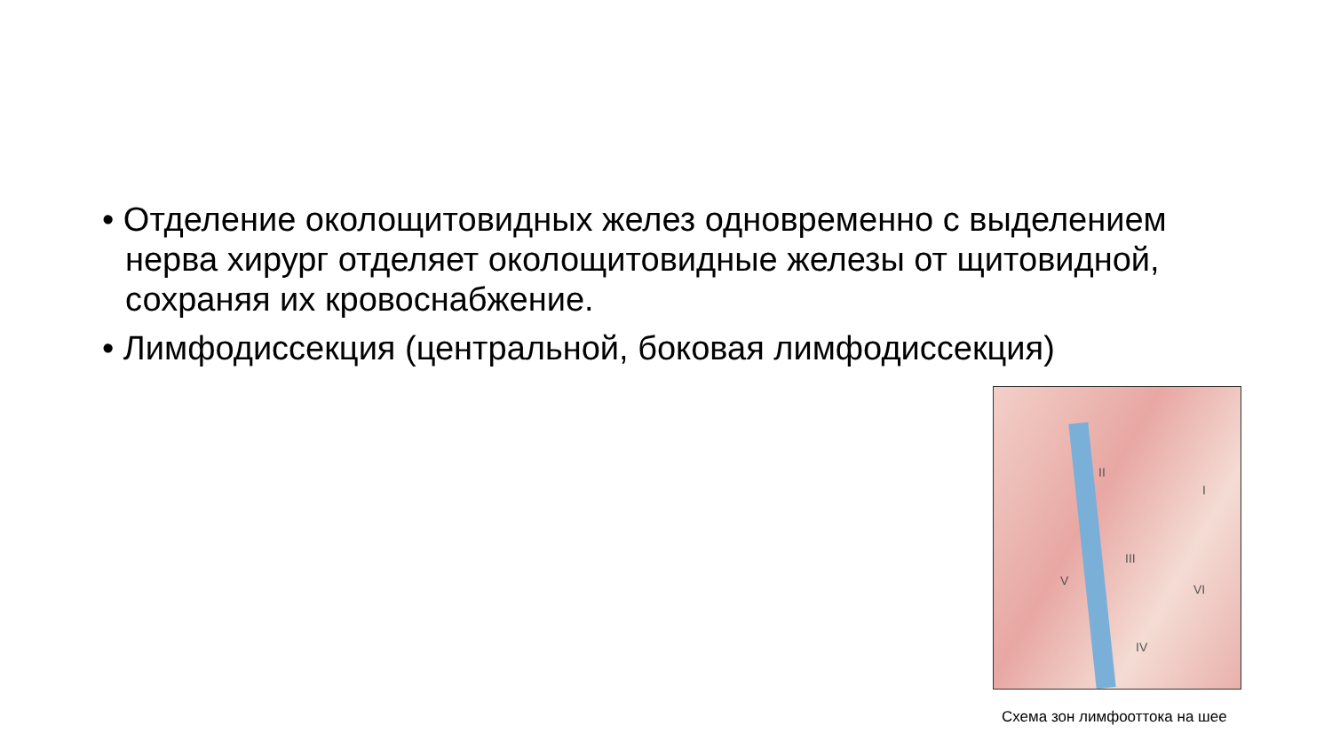• Отделение околощитовидных желез одновременно с выделением нерва хирург отделяет околощитовидные железы от щитовидной, сохраняя их кровоснабжение.
• Лимфодиссекция (центральной, боковая лимфодиссекция)
II
I
III
V
VI
IV
Схема зон лимфооттока на шее